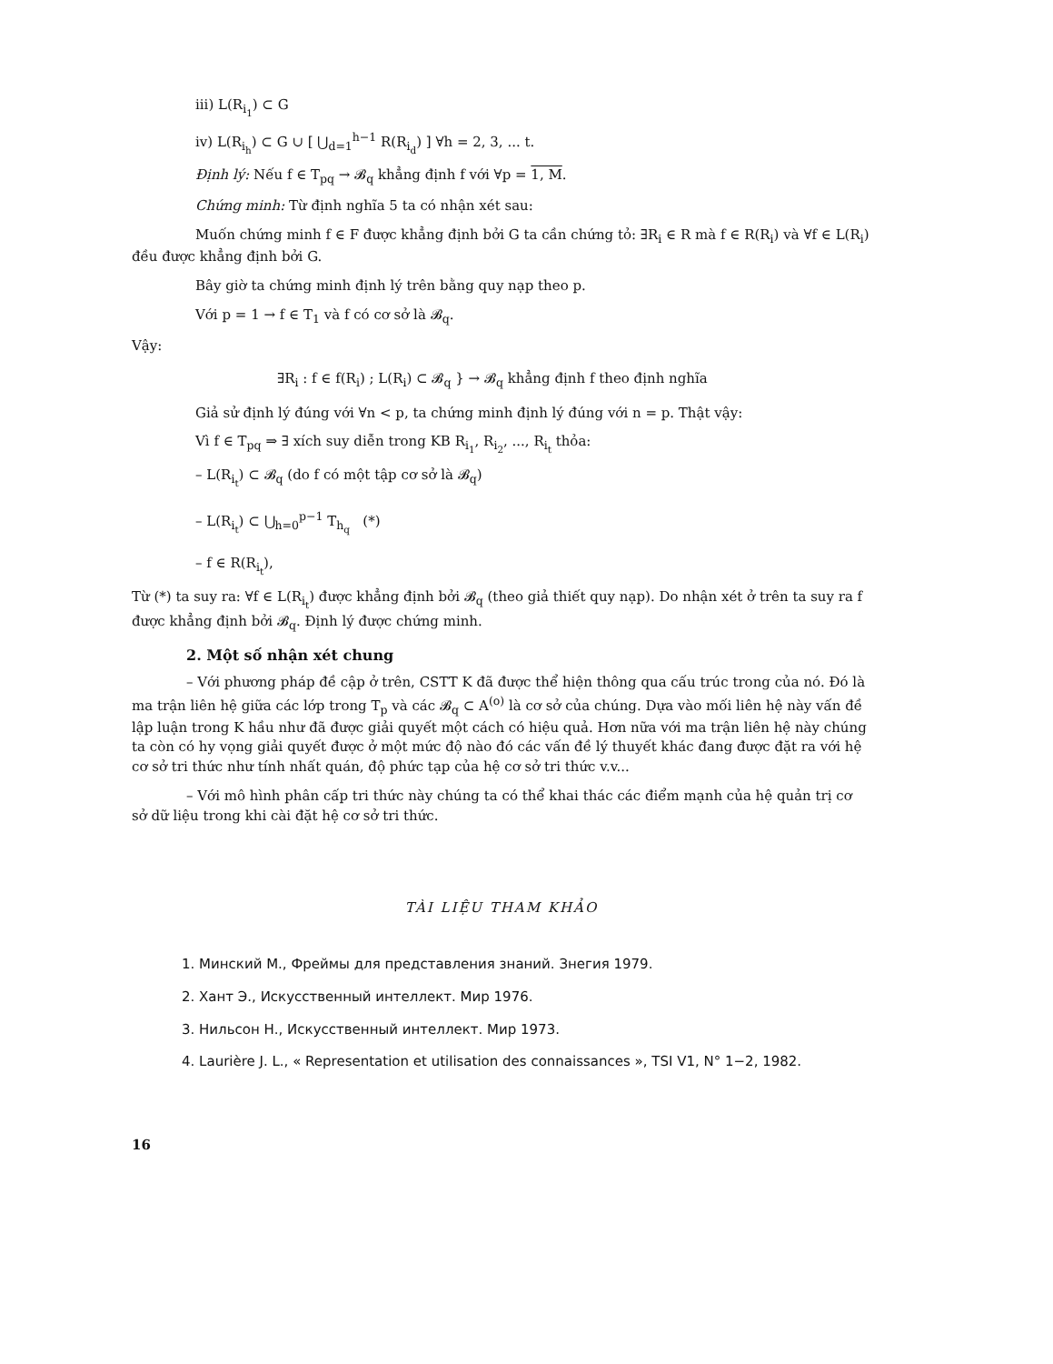iii) L(R<sub>i<sub>1</sub></sub>) ⊂ G
iv) L(R<sub>i<sub>h</sub></sub>) ⊂ G ∪ [ ⋃<sub>d=1</sub><sup>h−1</sup> R(R<sub>i<sub>d</sub></sub>) ] ∀h = 2, 3, ... t.
Định lý: Nếu f ∈ T<sub>pq</sub> → 𝓑<sub>q</sub> khẳng định f với ∀p = 1, M.
Chứng minh: Từ định nghĩa 5 ta có nhận xét sau:
Muốn chứng minh f ∈ F được khẳng định bởi G ta cần chứng tỏ: ∃R<sub>i</sub> ∈ R mà f ∈ R(R<sub>i</sub>) và ∀f ∈ L(R<sub>i</sub>) đều được khẳng định bởi G.
Bây giờ ta chứng minh định lý trên bằng quy nạp theo p.
Với p = 1 → f ∈ T<sub>1</sub> và f có cơ sở là 𝓑<sub>q</sub>.
Vậy:
∃R<sub>i</sub> : f ∈ f(R<sub>i</sub>) ; L(R<sub>i</sub>) ⊂ 𝓑<sub>q</sub> } → 𝓑<sub>q</sub> khẳng định f theo định nghĩa
Giả sử định lý đúng với ∀n < p, ta chứng minh định lý đúng với n = p. Thật vậy:
Vì f ∈ T<sub>pq</sub> ⇒ ∃ xích suy diễn trong KB R<sub>i<sub>1</sub></sub>, R<sub>i<sub>2</sub></sub>, ..., R<sub>i<sub>t</sub></sub> thỏa:
– L(R<sub>i<sub>t</sub></sub>) ⊂ 𝓑<sub>q</sub> (do f có một tập cơ sở là 𝓑<sub>q</sub>)
– L(R<sub>i<sub>t</sub></sub>) ⊂ ⋃<sub>h=0</sub><sup>p−1</sup> T<sub>h<sub>q</sub></sub> (*)
– f ∈ R(R<sub>i<sub>t</sub></sub>),
Từ (*) ta suy ra: ∀f ∈ L(R<sub>i<sub>t</sub></sub>) được khẳng định bởi 𝓑<sub>q</sub> (theo giả thiết quy nạp). Do nhận xét ở trên ta suy ra f được khẳng định bởi 𝓑<sub>q</sub>. Định lý được chứng minh.
2. Một số nhận xét chung
– Với phương pháp đề cập ở trên, CSTT K đã được thể hiện thông qua cấu trúc trong của nó. Đó là ma trận liên hệ giữa các lớp trong T<sub>p</sub> và các 𝓑<sub>q</sub> ⊂ A<sup>(o)</sup> là cơ sở của chúng. Dựa vào mối liên hệ này vấn đề lập luận trong K hầu như đã được giải quyết một cách có hiệu quả. Hơn nữa với ma trận liên hệ này chúng ta còn có hy vọng giải quyết được ở một mức độ nào đó các vấn đề lý thuyết khác đang được đặt ra với hệ cơ sở tri thức như tính nhất quán, độ phức tạp của hệ cơ sở tri thức v.v...
– Với mô hình phân cấp tri thức này chúng ta có thể khai thác các điểm mạnh của hệ quản trị cơ sở dữ liệu trong khi cài đặt hệ cơ sở tri thức.
TÀI LIỆU THAM KHẢO
1. Минский М., Фреймы для представления знаний. Знегия 1979.
2. Хант Э., Искусственный интеллект. Мир 1976.
3. Нильсон Н., Искусственный интеллект. Мир 1973.
4. Laurière J. L., « Representation et utilisation des connaissances », TSI V1, N° 1−2, 1982.
16